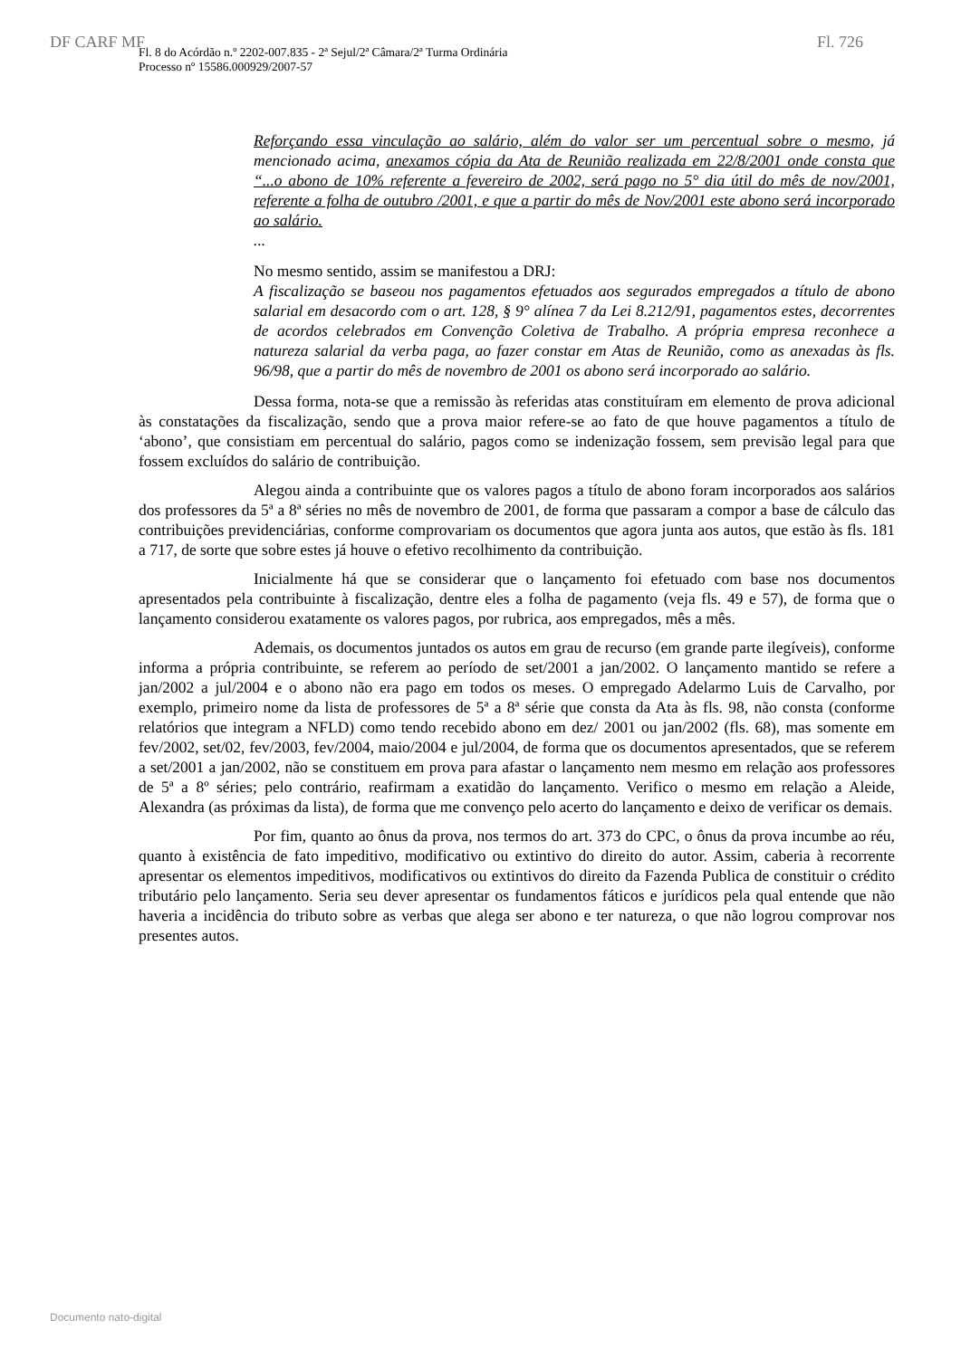DF CARF MF Fl. 726
Fl. 8 do Acórdão n.º 2202-007.835 - 2ª Sejul/2ª Câmara/2ª Turma Ordinária
Processo nº 15586.000929/2007-57
Reforçando essa vinculação ao salário, além do valor ser um percentual sobre o mesmo, já mencionado acima, anexamos cópia da Ata de Reunião realizada em 22/8/2001 onde consta que “...o abono de 10% referente a fevereiro de 2002, será pago no 5° dia útil do mês de nov/2001, referente a folha de outubro /2001, e que a partir do mês de Nov/2001 este abono será incorporado ao salário.
...
No mesmo sentido, assim se manifestou a DRJ:
A fiscalização se baseou nos pagamentos efetuados aos segurados empregados a título de abono salarial em desacordo com o art. 128, § 9° alínea 7 da Lei 8.212/91, pagamentos estes, decorrentes de acordos celebrados em Convenção Coletiva de Trabalho. A própria empresa reconhece a natureza salarial da verba paga, ao fazer constar em Atas de Reunião, como as anexadas às fls. 96/98, que a partir do mês de novembro de 2001 os abono será incorporado ao salário.
Dessa forma, nota-se que a remissão às referidas atas constituíram em elemento de prova adicional às constatações da fiscalização, sendo que a prova maior refere-se ao fato de que houve pagamentos a título de ‘abono’, que consistiam em percentual do salário, pagos como se indenização fossem, sem previsão legal para que fossem excluídos do salário de contribuição.
Alegou ainda a contribuinte que os valores pagos a título de abono foram incorporados aos salários dos professores da 5ª a 8ª séries no mês de novembro de 2001, de forma que passaram a compor a base de cálculo das contribuições previdenciárias, conforme comprovariam os documentos que agora junta aos autos, que estão às fls. 181 a 717, de sorte que sobre estes já houve o efetivo recolhimento da contribuição.
Inicialmente há que se considerar que o lançamento foi efetuado com base nos documentos apresentados pela contribuinte à fiscalização, dentre eles a folha de pagamento (veja fls. 49 e 57), de forma que o lançamento considerou exatamente os valores pagos, por rubrica, aos empregados, mês a mês.
Ademais, os documentos juntados os autos em grau de recurso (em grande parte ilegíveis), conforme informa a própria contribuinte, se referem ao período de set/2001 a jan/2002. O lançamento mantido se refere a jan/2002 a jul/2004 e o abono não era pago em todos os meses. O empregado Adelarmo Luis de Carvalho, por exemplo, primeiro nome da lista de professores de 5ª a 8ª série que consta da Ata às fls. 98, não consta (conforme relatórios que integram a NFLD) como tendo recebido abono em dez/ 2001 ou jan/2002 (fls. 68), mas somente em fev/2002, set/02, fev/2003, fev/2004, maio/2004 e jul/2004, de forma que os documentos apresentados, que se referem a set/2001 a jan/2002, não se constituem em prova para afastar o lançamento nem mesmo em relação aos professores de 5ª a 8º séries; pelo contrário, reafirmam a exatidão do lançamento. Verifico o mesmo em relação a Aleide, Alexandra (as próximas da lista), de forma que me convenço pelo acerto do lançamento e deixo de verificar os demais.
Por fim, quanto ao ônus da prova, nos termos do art. 373 do CPC, o ônus da prova incumbe ao réu, quanto à existência de fato impeditivo, modificativo ou extintivo do direito do autor. Assim, caberia à recorrente apresentar os elementos impeditivos, modificativos ou extintivos do direito da Fazenda Publica de constituir o crédito tributário pelo lançamento. Seria seu dever apresentar os fundamentos fáticos e jurídicos pela qual entende que não haveria a incidência do tributo sobre as verbas que alega ser abono e ter natureza, o que não logrou comprovar nos presentes autos.
Documento nato-digital